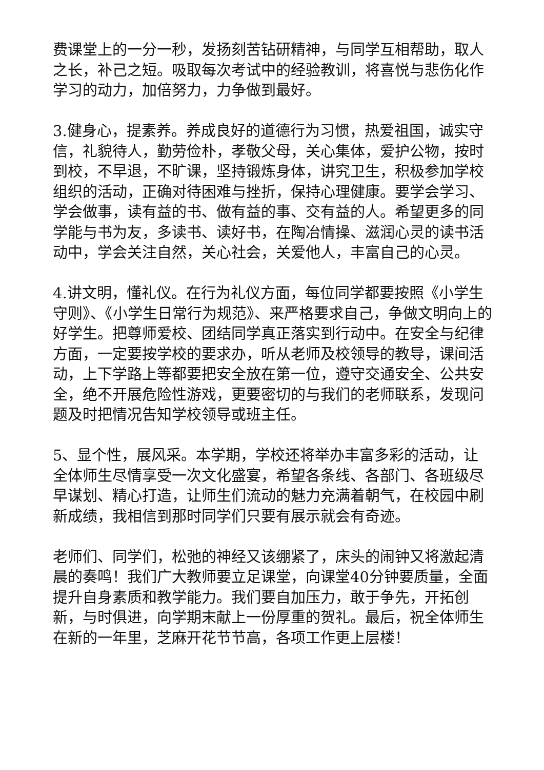费课堂上的一分一秒，发扬刻苦钻研精神，与同学互相帮助，取人之长，补己之短。吸取每次考试中的经验教训，将喜悦与悲伤化作学习的动力，加倍努力，力争做到最好。
3.健身心，提素养。养成良好的道德行为习惯，热爱祖国，诚实守信，礼貌待人，勤劳俭朴，孝敬父母，关心集体，爱护公物，按时到校，不早退，不旷课，坚持锻炼身体，讲究卫生，积极参加学校组织的活动，正确对待困难与挫折，保持心理健康。要学会学习、学会做事，读有益的书、做有益的事、交有益的人。希望更多的同学能与书为友，多读书、读好书，在陶冶情操、滋润心灵的读书活动中，学会关注自然，关心社会，关爱他人，丰富自己的心灵。
4.讲文明，懂礼仪。在行为礼仪方面，每位同学都要按照《小学生守则》、《小学生日常行为规范》、来严格要求自己，争做文明向上的好学生。把尊师爱校、团结同学真正落实到行动中。在安全与纪律方面，一定要按学校的要求办，听从老师及校领导的教导，课间活动，上下学路上等都要把安全放在第一位，遵守交通安全、公共安全，绝不开展危险性游戏，更要密切的与我们的老师联系，发现问题及时把情况告知学校领导或班主任。
5、显个性，展风采。本学期，学校还将举办丰富多彩的活动，让全体师生尽情享受一次文化盛宴，希望各条线、各部门、各班级尽早谋划、精心打造，让师生们流动的魅力充满着朝气，在校园中刷新成绩，我相信到那时同学们只要有展示就会有奇迹。
老师们、同学们，松弛的神经又该绷紧了，床头的闹钟又将激起清晨的奏鸣！我们广大教师要立足课堂，向课堂40分钟要质量，全面提升自身素质和教学能力。我们要自加压力，敢于争先，开拓创新，与时俱进，向学期末献上一份厚重的贺礼。最后，祝全体师生在新的一年里，芝麻开花节节高，各项工作更上层楼！